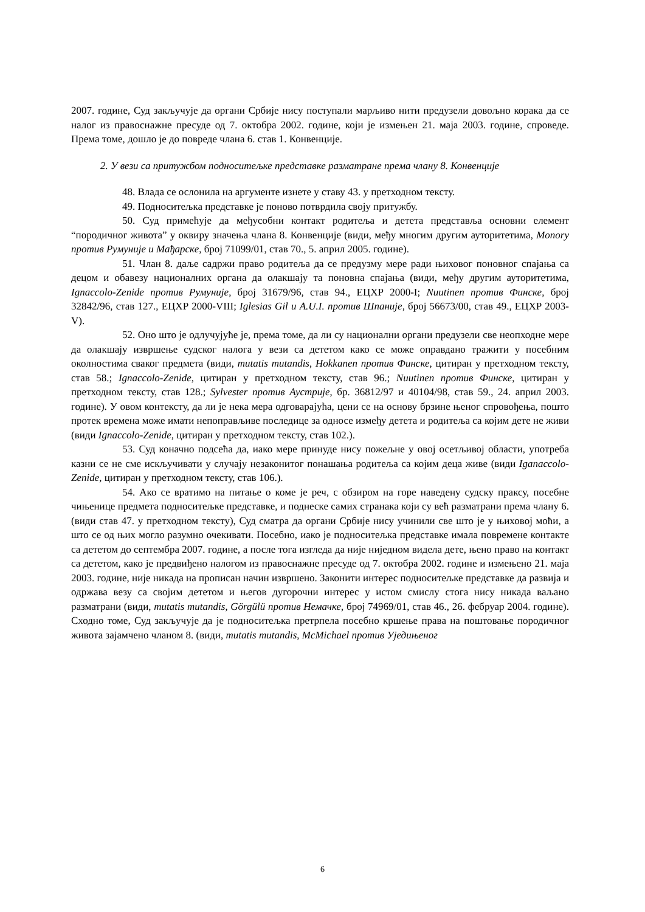2007. године, Суд закључује да органи Србије нису поступали марљиво нити предузели довољно корака да се налог из правоснажне пресуде од 7. октобра 2002. године, који је измењен 21. маја 2003. године, спроведе. Према томе, дошло је до повреде члана 6. став 1. Конвенције.
2. У вези са притужбом подноситељке представке разматране према члану 8. Конвенције
48. Влада се ослонила на аргументе изнете у ставу 43. у претходном тексту.
49. Подноситељка представке је поново потврдила своју притужбу.
50. Суд примећује да међусобни контакт родитеља и детета представља основни елемент “породичног живота” у оквиру значења члана 8. Конвенције (види, међу многим другим ауторитетима, Monory против Румуније и Мађарске, број 71099/01, став 70., 5. април 2005. године).
51. Члан 8. даље садржи право родитеља да се предузму мере ради њиховог поновног спајања са децом и обавезу националних органа да олакшају та поновна спајања (види, међу другим ауторитетима, Ignaccolo-Zenide против Румуније, број 31679/96, став 94., ЕЦХР 2000-I; Nuutinen против Финске, број 32842/96, став 127., ЕЦХР 2000-VIII; Iglesias Gil и A.U.I. против Шпаније, број 56673/00, став 49., ЕЦХР 2003-V).
52. Оно што је одлучујуће је, према томе, да ли су национални органи предузели све неопходне мере да олакшају извршење судског налога у вези са дететом како се може оправдано тражити у посебним околностима сваког предмета (види, mutatis mutandis, Hokkanen против Финске, цитиран у претходном тексту, став 58.; Ignaccolo-Zenide, цитиран у претходном тексту, став 96.; Nuutinen против Финске, цитиран у претходном тексту, став 128.; Sylvester против Аустрије, бр. 36812/97 и 40104/98, став 59., 24. април 2003. године). У овом контексту, да ли је нека мера одговарајућа, цени се на основу брзине њеног спровођења, пошто протек времена може имати непоправљиве последице за односе између детета и родитеља са којим дете не живи (види Ignaccolo-Zenide, цитиран у претходном тексту, став 102.).
53. Суд коначно подсећа да, иако мере принуде нису пожељне у овој осетљивој области, употреба казни се не сме искључивати у случају незаконитог понашања родитеља са којим деца живе (види Iganaccolo-Zenide, цитиран у претходном тексту, став 106.).
54. Ако се вратимо на питање о коме је реч, с обзиром на горе наведену судску праксу, посебне чињенице предмета подноситељке представке, и поднеске самих странака који су већ разматрани према члану 6. (види став 47. у претходном тексту), Суд сматра да органи Србије нису учинили све што је у њиховој моћи, а што се од њих могло разумно очекивати. Посебно, иако је подноситељка представке имала повремене контакте са дететом до септембра 2007. године, а после тога изгледа да није ниједном видела дете, њено право на контакт са дететом, како је предвиђено налогом из правоснажне пресуде од 7. октобра 2002. године и измењено 21. маја 2003. године, није никада на прописан начин извршено. Законити интерес подноситељке представке да развија и одржава везу са својим дететом и његов дугорочни интерес у истом смислу стога нису никада ваљано разматрани (види, mutatis mutandis, Görgülü против Немачке, број 74969/01, став 46., 26. фебруар 2004. године). Сходно томе, Суд закључује да је подноситељка претрпела посебно кршење права на поштовање породичног живота зајамчено чланом 8. (види, mutatis mutandis, McMichael против Уједињеног
6